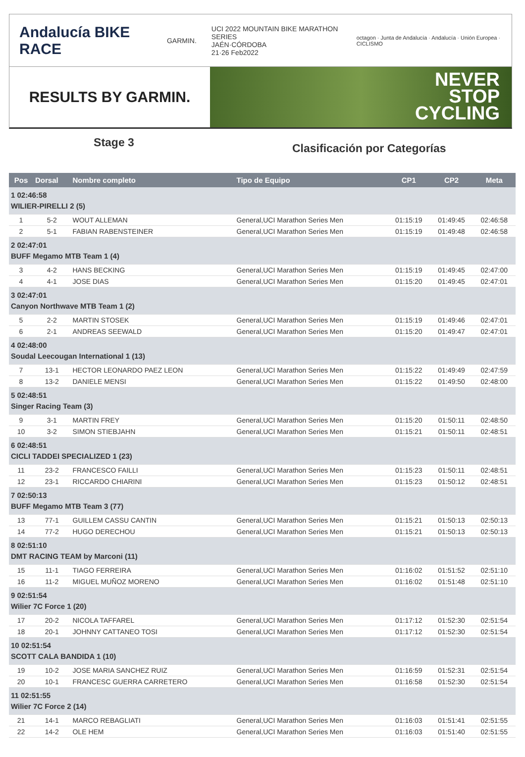Andalucía BIKE RACE
GARMIN.
UCI 2022 MOUNTAIN BIKE MARATHON SERIES
JAÉN·CÓRDOBA
21·26 Feb2022
octagon · Junta de Andalucía · Andalucía · Unión Europea · CICLISMO
RESULTS BY GARMIN.
NEVER
STOP
CYCLING
Stage 3
Clasificación por Categorías
| Pos | Dorsal | Nombre completo | Tipo de Equipo | CP1 | CP2 | Meta |
| --- | --- | --- | --- | --- | --- | --- |
| 1 02:46:58 WILIER-PIRELLI 2 (5) | | | | | | |
| 1 | 5-2 | WOUT ALLEMAN | General,UCI Marathon Series Men | 01:15:19 | 01:49:45 | 02:46:58 |
| 2 | 5-1 | FABIAN RABENSTEINER | General,UCI Marathon Series Men | 01:15:19 | 01:49:48 | 02:46:58 |
| 2 02:47:01 BUFF Megamo MTB Team 1 (4) | | | | | | |
| 3 | 4-2 | HANS BECKING | General,UCI Marathon Series Men | 01:15:19 | 01:49:45 | 02:47:00 |
| 4 | 4-1 | JOSE DIAS | General,UCI Marathon Series Men | 01:15:20 | 01:49:45 | 02:47:01 |
| 3 02:47:01 Canyon Northwave MTB Team 1 (2) | | | | | | |
| 5 | 2-2 | MARTIN STOSEK | General,UCI Marathon Series Men | 01:15:19 | 01:49:46 | 02:47:01 |
| 6 | 2-1 | ANDREAS SEEWALD | General,UCI Marathon Series Men | 01:15:20 | 01:49:47 | 02:47:01 |
| 4 02:48:00 Soudal Leecougan International 1 (13) | | | | | | |
| 7 | 13-1 | HECTOR LEONARDO PAEZ LEON | General,UCI Marathon Series Men | 01:15:22 | 01:49:49 | 02:47:59 |
| 8 | 13-2 | DANIELE MENSI | General,UCI Marathon Series Men | 01:15:22 | 01:49:50 | 02:48:00 |
| 5 02:48:51 Singer Racing Team (3) | | | | | | |
| 9 | 3-1 | MARTIN FREY | General,UCI Marathon Series Men | 01:15:20 | 01:50:11 | 02:48:50 |
| 10 | 3-2 | SIMON STIEBJAHN | General,UCI Marathon Series Men | 01:15:21 | 01:50:11 | 02:48:51 |
| 6 02:48:51 CICLI TADDEI SPECIALIZED 1 (23) | | | | | | |
| 11 | 23-2 | FRANCESCO FAILLI | General,UCI Marathon Series Men | 01:15:23 | 01:50:11 | 02:48:51 |
| 12 | 23-1 | RICCARDO CHIARINI | General,UCI Marathon Series Men | 01:15:23 | 01:50:12 | 02:48:51 |
| 7 02:50:13 BUFF Megamo MTB Team 3 (77) | | | | | | |
| 13 | 77-1 | GUILLEM CASSU CANTIN | General,UCI Marathon Series Men | 01:15:21 | 01:50:13 | 02:50:13 |
| 14 | 77-2 | HUGO DERECHOU | General,UCI Marathon Series Men | 01:15:21 | 01:50:13 | 02:50:13 |
| 8 02:51:10 DMT RACING TEAM by Marconi (11) | | | | | | |
| 15 | 11-1 | TIAGO FERREIRA | General,UCI Marathon Series Men | 01:16:02 | 01:51:52 | 02:51:10 |
| 16 | 11-2 | MIGUEL MUÑOZ MORENO | General,UCI Marathon Series Men | 01:16:02 | 01:51:48 | 02:51:10 |
| 9 02:51:54 Wilier 7C Force 1 (20) | | | | | | |
| 17 | 20-2 | NICOLA TAFFAREL | General,UCI Marathon Series Men | 01:17:12 | 01:52:30 | 02:51:54 |
| 18 | 20-1 | JOHNNY CATTANEO TOSI | General,UCI Marathon Series Men | 01:17:12 | 01:52:30 | 02:51:54 |
| 10 02:51:54 SCOTT CALA BANDIDA 1 (10) | | | | | | |
| 19 | 10-2 | JOSE MARIA SANCHEZ RUIZ | General,UCI Marathon Series Men | 01:16:59 | 01:52:31 | 02:51:54 |
| 20 | 10-1 | FRANCESC GUERRA CARRETERO | General,UCI Marathon Series Men | 01:16:58 | 01:52:30 | 02:51:54 |
| 11 02:51:55 Wilier 7C Force 2 (14) | | | | | | |
| 21 | 14-1 | MARCO REBAGLIATI | General,UCI Marathon Series Men | 01:16:03 | 01:51:41 | 02:51:55 |
| 22 | 14-2 | OLE HEM | General,UCI Marathon Series Men | 01:16:03 | 01:51:40 | 02:51:55 |